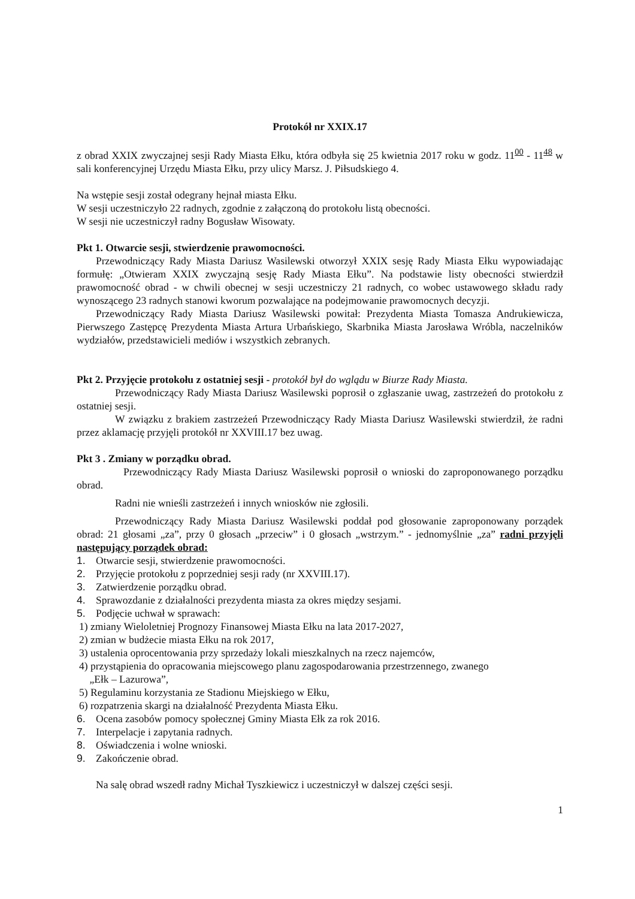Protokół nr XXIX.17
z obrad XXIX zwyczajnej sesji Rady Miasta Ełku, która odbyła się 25 kwietnia 2017 roku w godz. 11<sup>00</sup> - 11<sup>48</sup> w sali konferencyjnej Urzędu Miasta Ełku, przy ulicy Marsz. J. Piłsudskiego 4.
Na wstępie sesji został odegrany hejnał miasta Ełku.
W sesji uczestniczyło 22 radnych, zgodnie z załączoną do protokołu listą obecności.
W sesji nie uczestniczył radny Bogusław Wisowaty.
Pkt 1. Otwarcie sesji, stwierdzenie prawomocności.
Przewodniczący Rady Miasta Dariusz Wasilewski otworzył XXIX sesję Rady Miasta Ełku wypowiadając formułę: „Otwieram XXIX zwyczajną sesję Rady Miasta Ełku”. Na podstawie listy obecności stwierdził prawomocność obrad - w chwili obecnej w sesji uczestniczy 21 radnych, co wobec ustawowego składu rady wynoszącego 23 radnych stanowi kworum pozwalające na podejmowanie prawomocnych decyzji.
Przewodniczący Rady Miasta Dariusz Wasilewski powitał: Prezydenta Miasta Tomasza Andrukiewicza, Pierwszego Zastępcę Prezydenta Miasta Artura Urbańskiego, Skarbnika Miasta Jarosława Wróbla, naczelników wydziałów, przedstawicieli mediów i wszystkich zebranych.
Pkt 2. Przyjęcie protokołu z ostatniej sesji - protokół był do wglądu w Biurze Rady Miasta.
Przewodniczący Rady Miasta Dariusz Wasilewski poprosił o zgłaszanie uwag, zastrzeżeń do protokołu z ostatniej sesji.
W związku z brakiem zastrzeżeń Przewodniczący Rady Miasta Dariusz Wasilewski stwierdził, że radni przez aklamację przyjęli protokół nr XXVIII.17 bez uwag.
Pkt 3 . Zmiany w porządku obrad.
Przewodniczący Rady Miasta Dariusz Wasilewski poprosił o wnioski do zaproponowanego porządku obrad.
Radni nie wnieśli zastrzeżeń i innych wniosków nie zgłosili.
Przewodniczący Rady Miasta Dariusz Wasilewski poddał pod głosowanie zaproponowany porządek obrad: 21 głosami „za”, przy 0 głosach „przeciw” i 0 głosach „wstrzym.” - jednomyślnie „za” radni przyjęli następujący porządek obrad:
1. Otwarcie sesji, stwierdzenie prawomocności.
2. Przyjęcie protokołu z poprzedniej sesji rady (nr XXVIII.17).
3. Zatwierdzenie porządku obrad.
4. Sprawozdanie z działalności prezydenta miasta za okres między sesjami.
5. Podjęcie uchwał w sprawach:
1) zmiany Wieloletniej Prognozy Finansowej Miasta Ełku na lata 2017-2027,
2) zmian w budżecie miasta Ełku na rok 2017,
3) ustalenia oprocentowania przy sprzedaży lokali mieszkalnych na rzecz najemców,
4) przystąpienia do opracowania miejscowego planu zagospodarowania przestrzennego, zwanego
„Ełk – Lazurowa”,
5) Regulaminu korzystania ze Stadionu Miejskiego w Ełku,
6) rozpatrzenia skargi na działalność Prezydenta Miasta Ełku.
6. Ocena zasobów pomocy społecznej Gminy Miasta Ełk za rok 2016.
7. Interpelacje i zapytania radnych.
8. Oświadczenia i wolne wnioski.
9. Zakończenie obrad.
Na salę obrad wszedł radny Michał Tyszkiewicz i uczestniczył w dalszej części sesji.
1